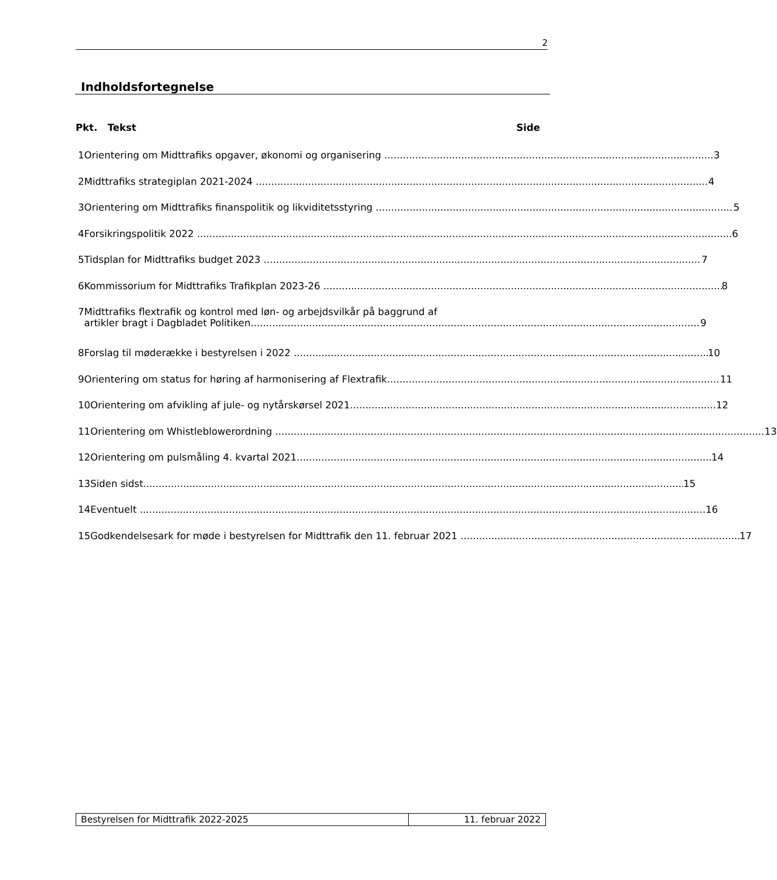2
Indholdsfortegnelse
Pkt. Tekst Side
1 Orientering om Midttrafiks opgaver, økonomi og organisering 3
2 Midttrafiks strategiplan 2021-2024 4
3 Orientering om Midttrafiks finanspolitik og likviditetsstyring 5
4 Forsikringspolitik 2022 6
5 Tidsplan for Midttrafiks budget 2023 7
6 Kommissorium for Midttrafiks Trafikplan 2023-26 8
7 Midttrafiks flextrafik og kontrol med løn- og arbejdsvilkår på baggrund af
artikler bragt i Dagbladet Politiken 9
8 Forslag til møderække i bestyrelsen i 2022 10
9 Orientering om status for høring af harmonisering af Flextrafik 11
10 Orientering om afvikling af jule- og nytårskørsel 2021 12
11 Orientering om Whistleblowerordning 13
12 Orientering om pulsmåling 4. kvartal 2021 14
13 Siden sidst 15
14 Eventuelt 16
15 Godkendelsesark for møde i bestyrelsen for Midttrafik den 11. februar 2021 17
Bestyrelsen for Midttrafik 2022-2025 11. februar 2022